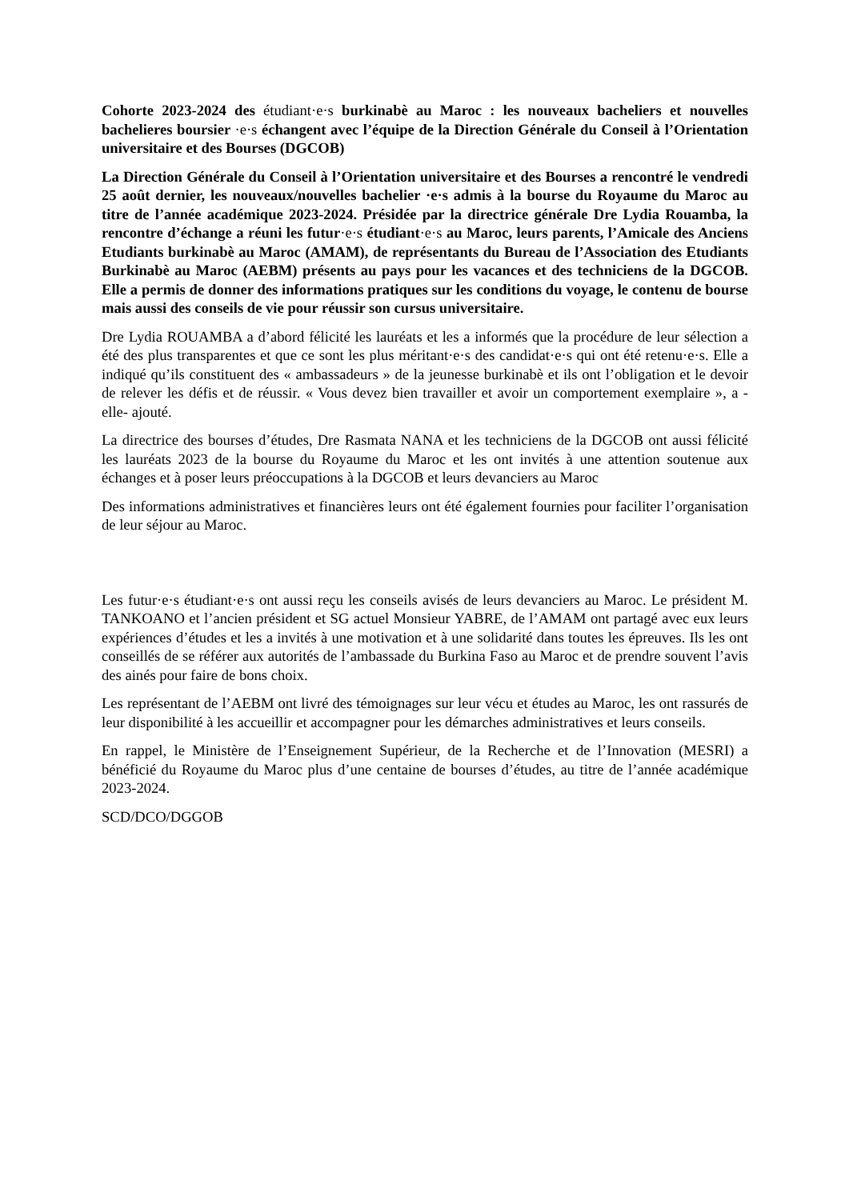Cohorte 2023-2024 des étudiant·e·s burkinabè au Maroc : les nouveaux bacheliers et nouvelles bachelieres boursier ·e·s échangent avec l’équipe de la Direction Générale du Conseil à l’Orientation universitaire et des Bourses (DGCOB)
La Direction Générale du Conseil à l’Orientation universitaire et des Bourses a rencontré le vendredi 25 août dernier, les nouveaux/nouvelles bachelier ·e·s admis à la bourse du Royaume du Maroc au titre de l’année académique 2023-2024. Présidée par la directrice générale Dre Lydia Rouamba, la rencontre d’échange a réuni les futur·e·s étudiant·e·s au Maroc, leurs parents, l’Amicale des Anciens Etudiants burkinabè au Maroc (AMAM), de représentants du Bureau de l’Association des Etudiants Burkinabè au Maroc (AEBM) présents au pays pour les vacances et des techniciens de la DGCOB. Elle a permis de donner des informations pratiques sur les conditions du voyage, le contenu de bourse mais aussi des conseils de vie pour réussir son cursus universitaire.
Dre Lydia ROUAMBA a d’abord félicité les lauréats et les a informés que la procédure de leur sélection a été des plus transparentes et que ce sont les plus méritant·e·s des candidat·e·s qui ont été retenu·e·s. Elle a indiqué qu’ils constituent des « ambassadeurs » de la jeunesse burkinabè et ils ont l’obligation et le devoir de relever les défis et de réussir. « Vous devez bien travailler et avoir un comportement exemplaire », a -elle- ajouté.
La directrice des bourses d’études, Dre Rasmata NANA et les techniciens de la DGCOB ont aussi félicité les lauréats 2023 de la bourse du Royaume du Maroc et les ont invités à une attention soutenue aux échanges et à poser leurs préoccupations à la DGCOB et leurs devanciers au Maroc
Des informations administratives et financières leurs ont été également fournies pour faciliter l’organisation de leur séjour au Maroc.
Les futur·e·s étudiant·e·s ont aussi reçu les conseils avisés de leurs devanciers au Maroc. Le président M. TANKOANO et l’ancien président et SG actuel Monsieur YABRE, de l’AMAM ont partagé avec eux leurs expériences d’études et les a invités à une motivation et à une solidarité dans toutes les épreuves. Ils les ont conseillés de se référer aux autorités de l’ambassade du Burkina Faso au Maroc et de prendre souvent l’avis des ainés pour faire de bons choix.
Les représentant de l’AEBM ont livré des témoignages sur leur vécu et études au Maroc, les ont rassurés de leur disponibilité à les accueillir et accompagner pour les démarches administratives et leurs conseils.
En rappel, le Ministère de l’Enseignement Supérieur, de la Recherche et de l’Innovation (MESRI) a bénéficié du Royaume du Maroc plus d’une centaine de bourses d’études, au titre de l’année académique 2023-2024.
SCD/DCO/DGGOB